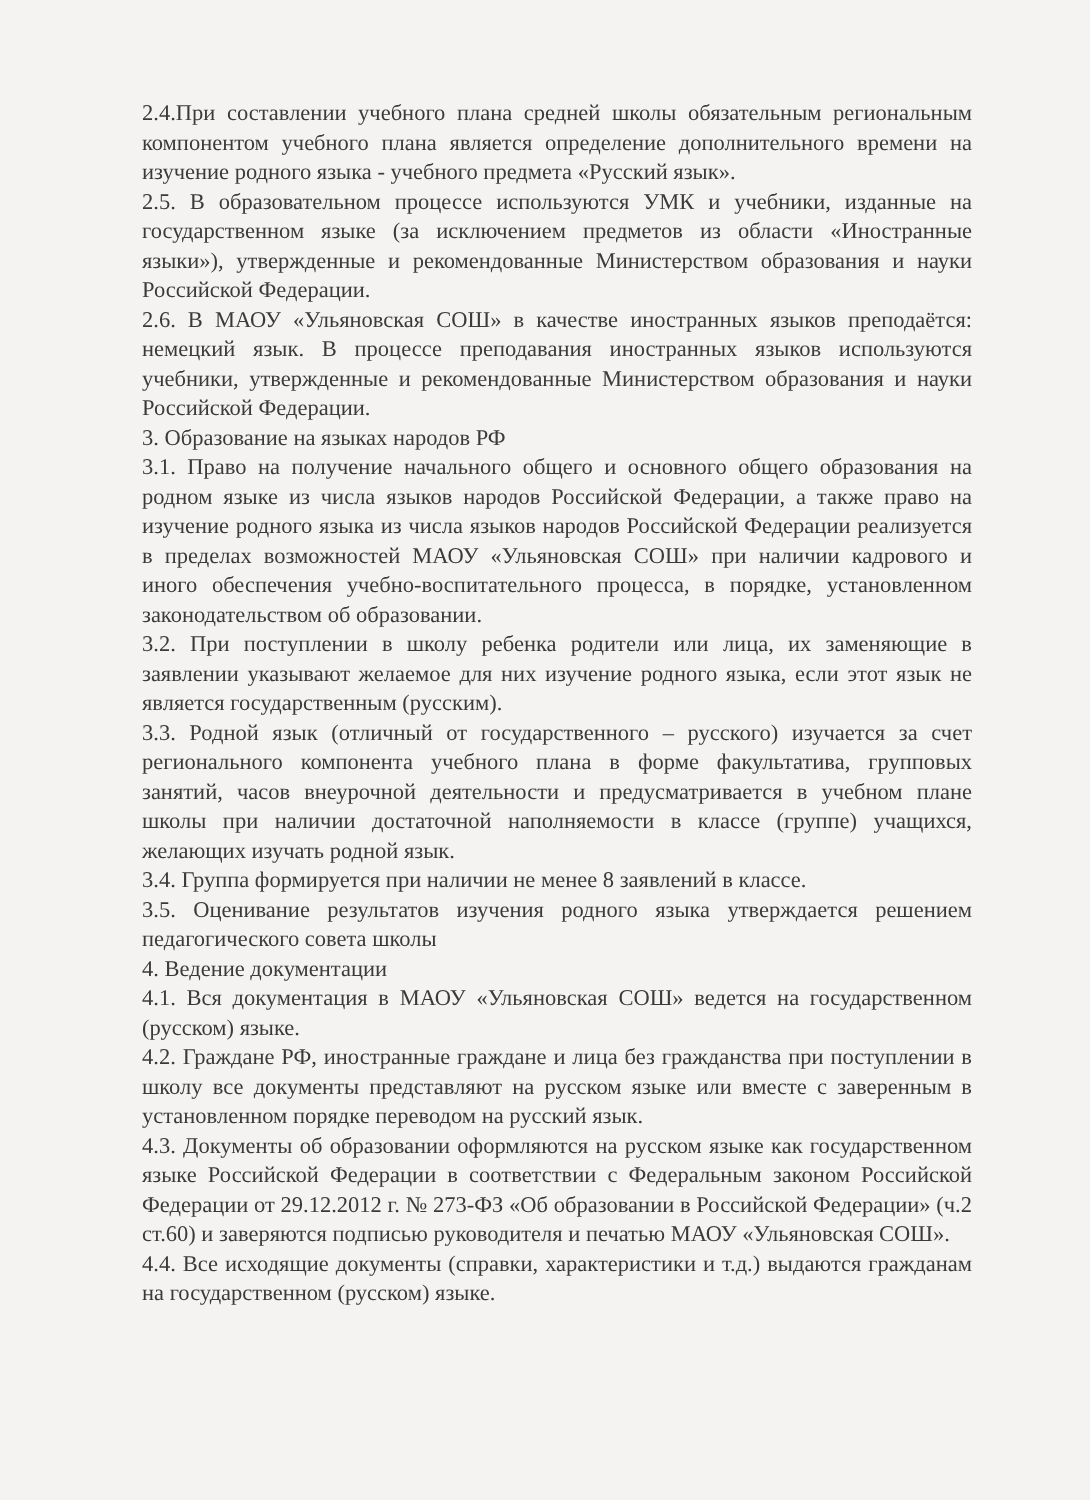2.4.При составлении учебного плана средней школы обязательным региональным компонентом учебного плана является определение дополнительного времени на изучение родного языка - учебного предмета «Русский язык».
2.5. В образовательном процессе используются УМК и учебники, изданные на государственном языке (за исключением предметов из области «Иностранные языки»), утвержденные и рекомендованные Министерством образования и науки Российской Федерации.
2.6. В МАОУ «Ульяновская СОШ» в качестве иностранных языков преподаётся: немецкий язык. В процессе преподавания иностранных языков используются учебники, утвержденные и рекомендованные Министерством образования и науки Российской Федерации.
3. Образование на языках народов РФ
3.1. Право на получение начального общего и основного общего образования на родном языке из числа языков народов Российской Федерации, а также право на изучение родного языка из числа языков народов Российской Федерации реализуется в пределах возможностей МАОУ «Ульяновская СОШ» при наличии кадрового и иного обеспечения учебно-воспитательного процесса, в порядке, установленном законодательством об образовании.
3.2. При поступлении в школу ребенка родители или лица, их заменяющие в заявлении указывают желаемое для них изучение родного языка, если этот язык не является государственным (русским).
3.3. Родной язык (отличный от государственного – русского) изучается за счет регионального компонента учебного плана в форме факультатива, групповых занятий, часов внеурочной деятельности и предусматривается в учебном плане школы при наличии достаточной наполняемости в классе (группе) учащихся, желающих изучать родной язык.
3.4. Группа формируется при наличии не менее 8 заявлений в классе.
3.5. Оценивание результатов изучения родного языка утверждается решением педагогического совета школы
4. Ведение документации
4.1. Вся документация в МАОУ «Ульяновская СОШ» ведется на государственном (русском) языке.
4.2. Граждане РФ, иностранные граждане и лица без гражданства при поступлении в школу все документы представляют на русском языке или вместе с заверенным в установленном порядке переводом на русский язык.
4.3. Документы об образовании оформляются на русском языке как государственном языке Российской Федерации в соответствии с Федеральным законом Российской Федерации от 29.12.2012 г. № 273-ФЗ «Об образовании в Российской Федерации» (ч.2 ст.60) и заверяются подписью руководителя и печатью МАОУ «Ульяновская СОШ».
4.4. Все исходящие документы (справки, характеристики и т.д.) выдаются гражданам на государственном (русском) языке.